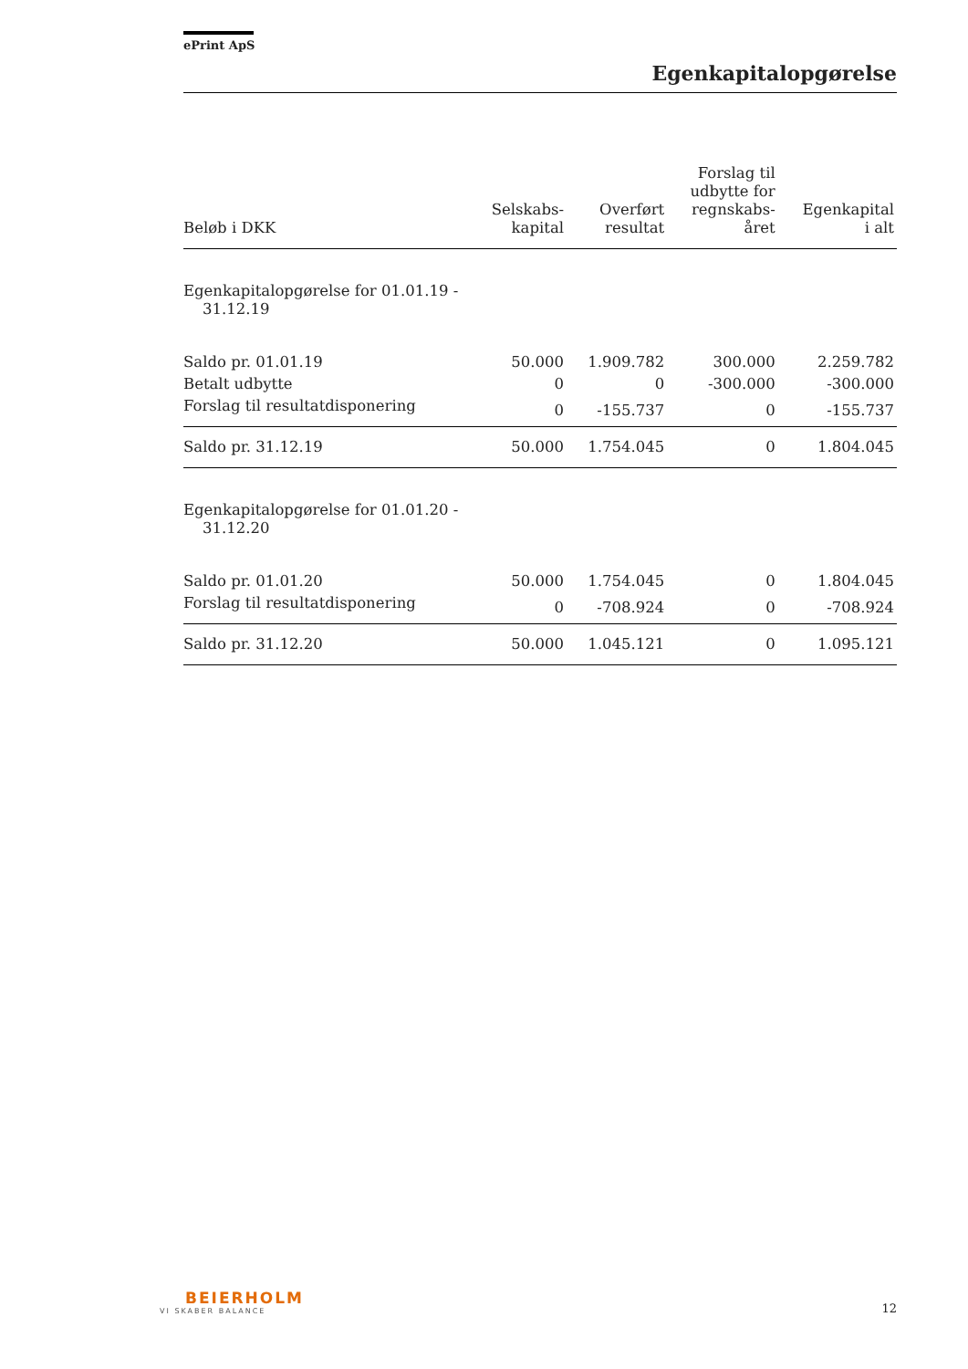ePrint ApS
Egenkapitalopgørelse
| Beløb i DKK | Selskabs- kapital | Overført resultat | Forslag til udbytte for regnskabs- året | Egenkapital i alt |
| --- | --- | --- | --- | --- |
| Egenkapitalopgørelse for 01.01.19 - 31.12.19 | | | | |
| Saldo pr. 01.01.19 | 50.000 | 1.909.782 | 300.000 | 2.259.782 |
| Betalt udbytte | 0 | 0 | -300.000 | -300.000 |
| Forslag til resultatdisponering | 0 | -155.737 | 0 | -155.737 |
| Saldo pr. 31.12.19 | 50.000 | 1.754.045 | 0 | 1.804.045 |
| Egenkapitalopgørelse for 01.01.20 - 31.12.20 | | | | |
| Saldo pr. 01.01.20 | 50.000 | 1.754.045 | 0 | 1.804.045 |
| Forslag til resultatdisponering | 0 | -708.924 | 0 | -708.924 |
| Saldo pr. 31.12.20 | 50.000 | 1.045.121 | 0 | 1.095.121 |
BEIERHOLM
VI SKABER BALANCE
12